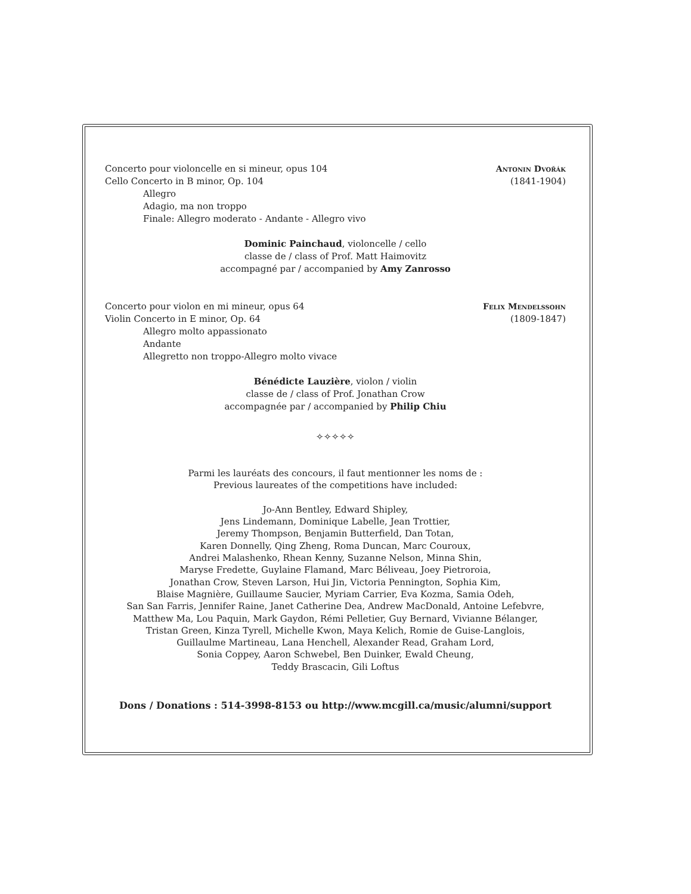Concerto pour violoncelle en si mineur, opus 104 Antonin Dvořák
Cello Concerto in B minor, Op. 104 (1841-1904)
Allegro
Adagio, ma non troppo
Finale: Allegro moderato - Andante - Allegro vivo
Dominic Painchaud, violoncelle / cello
classe de / class of Prof. Matt Haimovitz
accompagné par / accompanied by Amy Zanrosso
Concerto pour violon en mi mineur, opus 64 Felix Mendelssohn
Violin Concerto in E minor, Op. 64 (1809-1847)
Allegro molto appassionato
Andante
Allegretto non troppo-Allegro molto vivace
Bénédicte Lauzière, violon / violin
classe de / class of Prof. Jonathan Crow
accompagnée par / accompanied by Philip Chiu
✧✧✧✧✧
Parmi les lauréats des concours, il faut mentionner les noms de :
Previous laureates of the competitions have included:
Jo-Ann Bentley, Edward Shipley,
Jens Lindemann, Dominique Labelle, Jean Trottier,
Jeremy Thompson, Benjamin Butterfield, Dan Totan,
Karen Donnelly, Qing Zheng, Roma Duncan, Marc Couroux,
Andrei Malashenko, Rhean Kenny, Suzanne Nelson, Minna Shin,
Maryse Fredette, Guylaine Flamand, Marc Béliveau, Joey Pietroroia,
Jonathan Crow, Steven Larson, Hui Jin, Victoria Pennington, Sophia Kim,
Blaise Magnière, Guillaume Saucier, Myriam Carrier, Eva Kozma, Samia Odeh,
San San Farris, Jennifer Raine, Janet Catherine Dea, Andrew MacDonald, Antoine Lefebvre,
Matthew Ma, Lou Paquin, Mark Gaydon, Rémi Pelletier, Guy Bernard, Vivianne Bélanger,
Tristan Green, Kinza Tyrell, Michelle Kwon, Maya Kelich, Romie de Guise-Langlois,
Guillaulme Martineau, Lana Henchell, Alexander Read, Graham Lord,
Sonia Coppey, Aaron Schwebel, Ben Duinker, Ewald Cheung,
Teddy Brascacin, Gili Loftus
Dons / Donations : 514-3998-8153 ou http://www.mcgill.ca/music/alumni/support